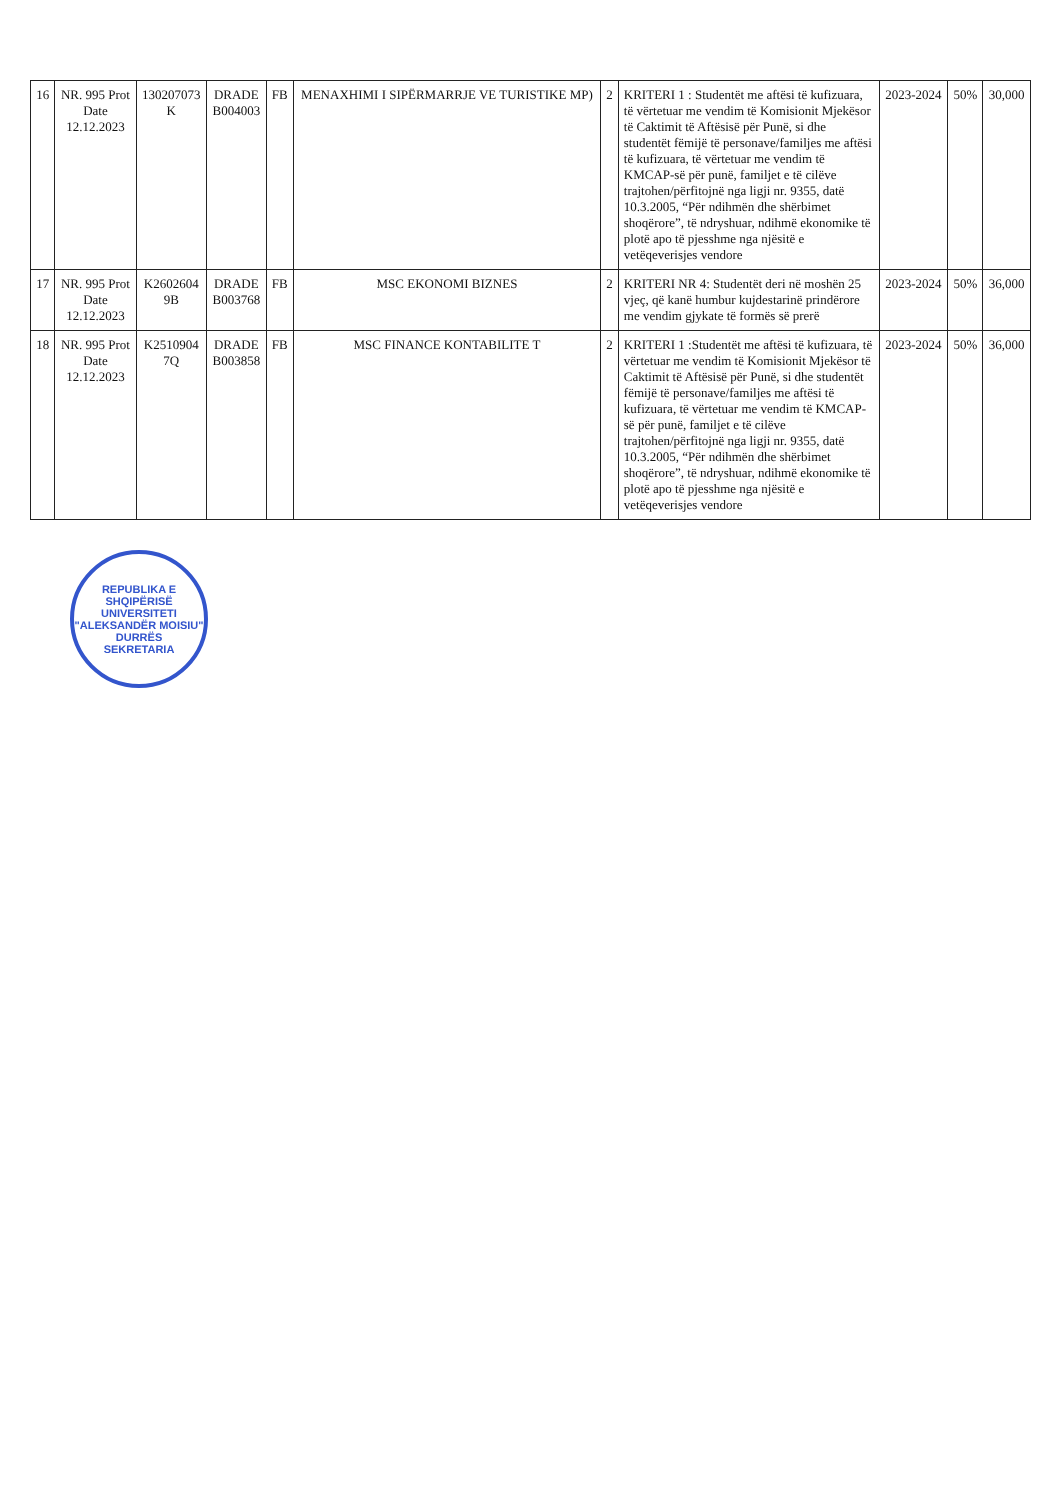| 16 | NR. 995 Prot Date 12.12.2023 | 130207073 K | DRADE B004003 | FB | MENAXHIMI I SIPËRMARRJE VE TURISTIKE MP) | 2 | KRITERI 1 : Studentët me aftësi të kufizuara, të vërtetuar me vendim të Komisionit Mjekësor të Caktimit të Aftësisë për Punë, si dhe studentët fëmijë të personave/familjes me aftësi të kufizuara, të vërtetuar me vendim të KMCAP-së për punë, familjet e të cilëve trajtohen/përfitojnë nga ligji nr. 9355, datë 10.3.2005, “Për ndihmën dhe shërbimet shoqërore”, të ndryshuar, ndihmë ekonomike të plotë apo të pjesshme nga njësitë e vetëqeverisjes vendore | 2023-2024 | 50% | 30,000 |
| 17 | NR. 995 Prot Date 12.12.2023 | K2602604 9B | DRADE B003768 | FB | MSC EKONOMI BIZNES | 2 | KRITERI NR 4: Studentët deri në moshën 25 vjeç, që kanë humbur kujdestarinë prindërore me vendim gjykate të formës së prerë | 2023-2024 | 50% | 36,000 |
| 18 | NR. 995 Prot Date 12.12.2023 | K2510904 7Q | DRADE B003858 | FB | MSC FINANCE KONTABILITE T | 2 | KRITERI 1 :Studentët me aftësi të kufizuara, të vërtetuar me vendim të Komisionit Mjekësor të Caktimit të Aftësisë për Punë, si dhe studentët fëmijë të personave/familjes me aftësi të kufizuara, të vërtetuar me vendim të KMCAP-së për punë, familjet e të cilëve trajtohen/përfitojnë nga ligji nr. 9355, datë 10.3.2005, “Për ndihmën dhe shërbimet shoqërore”, të ndryshuar, ndihmë ekonomike të plotë apo të pjesshme nga njësitë e vetëqeverisjes vendore | 2023-2024 | 50% | 36,000 |
REPUBLIKA E SHQIPËRISË
UNIVERSITETI "ALEKSANDËR MOISIU"
DURRËS
SEKRETARIA